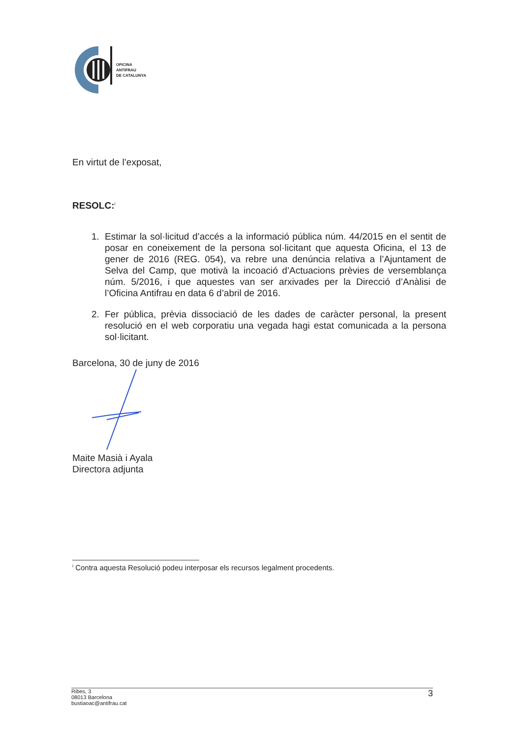OFICINA
ANTIFRAU
DE CATALUNYA
En virtut de l’exposat,
RESOLC:<sup>i</sup>
1. Estimar la sol·licitud d’accés a la informació pública núm. 44/2015 en el sentit de posar en coneixement de la persona sol·licitant que aquesta Oficina, el 13 de gener de 2016 (REG. 054), va rebre una denúncia relativa a l’Ajuntament de Selva del Camp, que motivà la incoació d’Actuacions prèvies de versemblança núm. 5/2016, i que aquestes van ser arxivades per la Direcció d’Anàlisi de l’Oficina Antifrau en data 6 d’abril de 2016.
2. Fer pública, prèvia dissociació de les dades de caràcter personal, la present resolució en el web corporatiu una vegada hagi estat comunicada a la persona sol·licitant.
Barcelona, 30 de juny de 2016
Maite Masià i Ayala
Directora adjunta
<sup>i</sup> Contra aquesta Resolució podeu interposar els recursos legalment procedents.
Ribes, 3
08013 Barcelona
bustiaoac@antifrau.cat
3